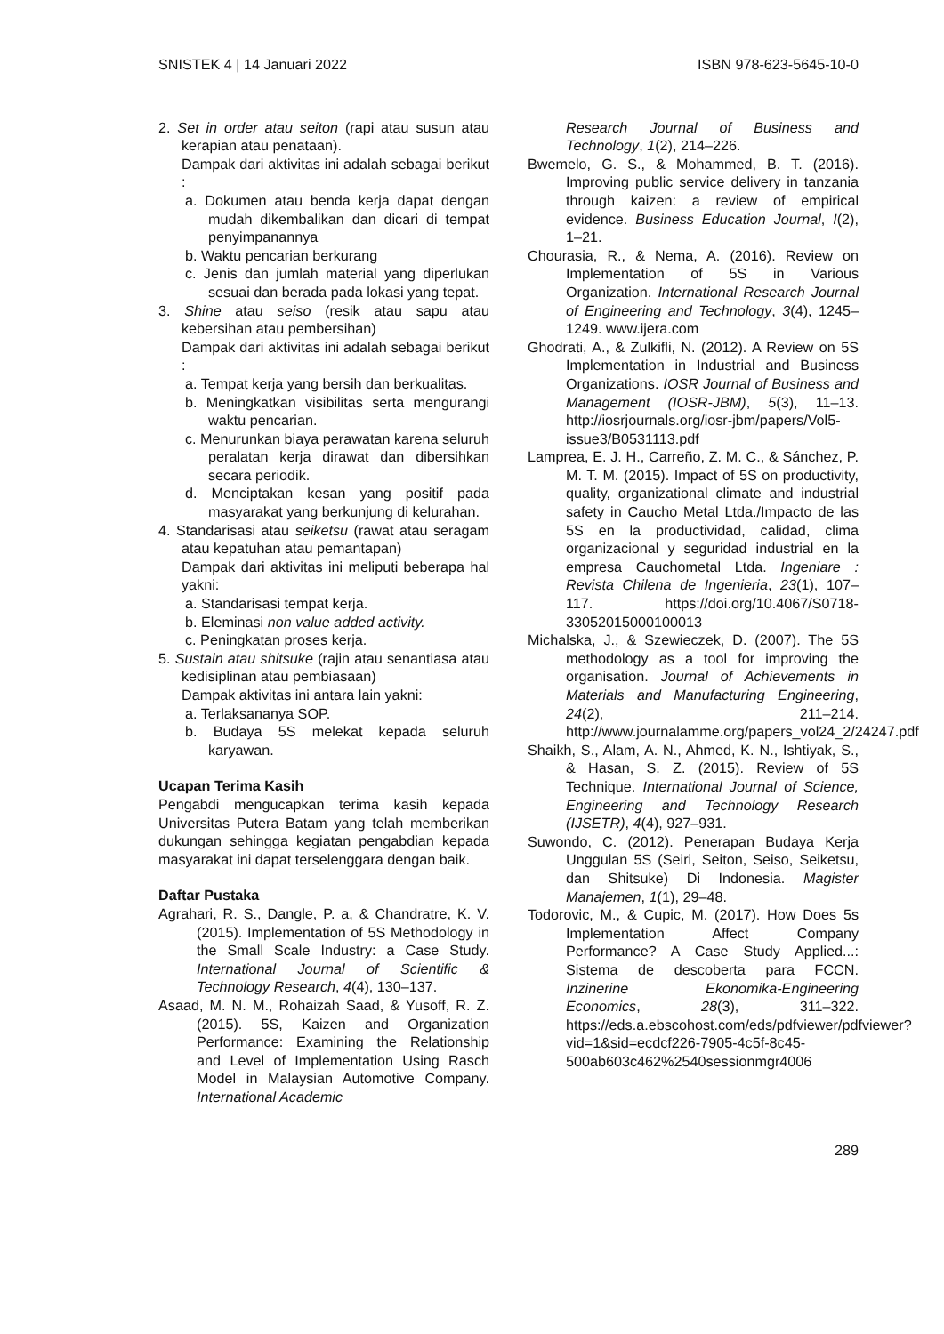SNISTEK 4 | 14 Januari 2022 ISBN 978-623-5645-10-0
2. Set in order atau seiton (rapi atau susun atau kerapian atau penataan).
Dampak dari aktivitas ini adalah sebagai berikut :
a. Dokumen atau benda kerja dapat dengan mudah dikembalikan dan dicari di tempat penyimpanannya
b. Waktu pencarian berkurang
c. Jenis dan jumlah material yang diperlukan sesuai dan berada pada lokasi yang tepat.
3. Shine atau seiso (resik atau sapu atau kebersihan atau pembersihan)
Dampak dari aktivitas ini adalah sebagai berikut :
a. Tempat kerja yang bersih dan berkualitas.
b. Meningkatkan visibilitas serta mengurangi waktu pencarian.
c. Menurunkan biaya perawatan karena seluruh peralatan kerja dirawat dan dibersihkan secara periodik.
d. Menciptakan kesan yang positif pada masyarakat yang berkunjung di kelurahan.
4. Standarisasi atau seiketsu (rawat atau seragam atau kepatuhan atau pemantapan)
Dampak dari aktivitas ini meliputi beberapa hal yakni:
a. Standarisasi tempat kerja.
b. Eleminasi non value added activity.
c. Peningkatan proses kerja.
5. Sustain atau shitsuke (rajin atau senantiasa atau kedisiplinan atau pembiasaan)
Dampak aktivitas ini antara lain yakni:
a. Terlaksananya SOP.
b. Budaya 5S melekat kepada seluruh karyawan.
Ucapan Terima Kasih
Pengabdi mengucapkan terima kasih kepada Universitas Putera Batam yang telah memberikan dukungan sehingga kegiatan pengabdian kepada masyarakat ini dapat terselenggara dengan baik.
Daftar Pustaka
Agrahari, R. S., Dangle, P. a, & Chandratre, K. V. (2015). Implementation of 5S Methodology in the Small Scale Industry: a Case Study. International Journal of Scientific & Technology Research, 4(4), 130–137.
Asaad, M. N. M., Rohaizah Saad, & Yusoff, R. Z. (2015). 5S, Kaizen and Organization Performance: Examining the Relationship and Level of Implementation Using Rasch Model in Malaysian Automotive Company. International Academic
Research Journal of Business and Technology, 1(2), 214–226.
Bwemelo, G. S., & Mohammed, B. T. (2016). Improving public service delivery in tanzania through kaizen: a review of empirical evidence. Business Education Journal, I(2), 1–21.
Chourasia, R., & Nema, A. (2016). Review on Implementation of 5S in Various Organization. International Research Journal of Engineering and Technology, 3(4), 1245–1249. www.ijera.com
Ghodrati, A., & Zulkifli, N. (2012). A Review on 5S Implementation in Industrial and Business Organizations. IOSR Journal of Business and Management (IOSR-JBM), 5(3), 11–13. http://iosrjournals.org/iosr-jbm/papers/Vol5-issue3/B0531113.pdf
Lamprea, E. J. H., Carreño, Z. M. C., & Sánchez, P. M. T. M. (2015). Impact of 5S on productivity, quality, organizational climate and industrial safety in Caucho Metal Ltda./Impacto de las 5S en la productividad, calidad, clima organizacional y seguridad industrial en la empresa Cauchometal Ltda. Ingeniare : Revista Chilena de Ingenieria, 23(1), 107–117. https://doi.org/10.4067/S0718-33052015000100013
Michalska, J., & Szewieczek, D. (2007). The 5S methodology as a tool for improving the organisation. Journal of Achievements in Materials and Manufacturing Engineering, 24(2), 211–214. http://www.journalamme.org/papers_vol24_2/24247.pdf
Shaikh, S., Alam, A. N., Ahmed, K. N., Ishtiyak, S., & Hasan, S. Z. (2015). Review of 5S Technique. International Journal of Science, Engineering and Technology Research (IJSETR), 4(4), 927–931.
Suwondo, C. (2012). Penerapan Budaya Kerja Unggulan 5S (Seiri, Seiton, Seiso, Seiketsu, dan Shitsuke) Di Indonesia. Magister Manajemen, 1(1), 29–48.
Todorovic, M., & Cupic, M. (2017). How Does 5s Implementation Affect Company Performance? A Case Study Applied...: Sistema de descoberta para FCCN. Inzinerine Ekonomika-Engineering Economics, 28(3), 311–322. https://eds.a.ebscohost.com/eds/pdfviewer/pdfviewer?vid=1&sid=ecdcf226-7905-4c5f-8c45-500ab603c462%2540sessionmgr4006
289